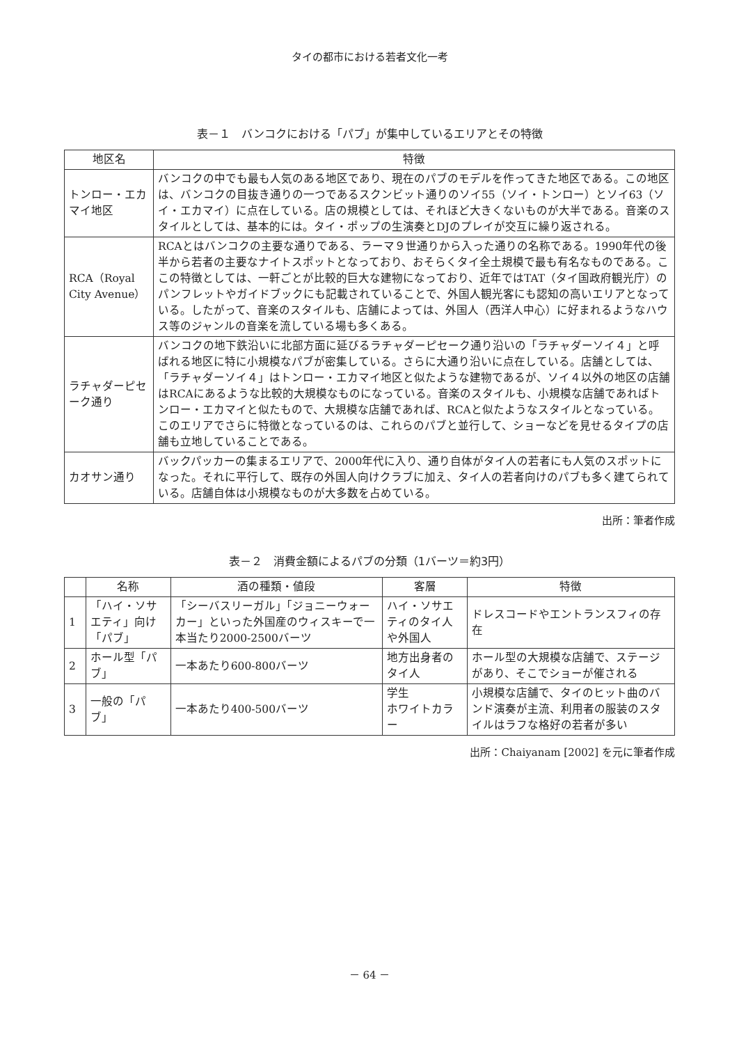タイの都市における若者文化一考
表－１　バンコクにおける「パブ」が集中しているエリアとその特徴
| 地区名 | 特徴 |
| --- | --- |
| トンロー・エカマイ地区 | バンコクの中でも最も人気のある地区であり、現在のパブのモデルを作ってきた地区である。この地区は、バンコクの目抜き通りの一つであるスクンビット通りのソイ55（ソイ・トンロー）とソイ63（ソイ・エカマイ）に点在している。店の規模としては、それほど大きくないものが大半である。音楽のスタイルとしては、基本的には。タイ・ポップの生演奏とDJのプレイが交互に繰り返される。 |
| RCA（Royal City Avenue） | RCAとはバンコクの主要な通りである、ラーマ９世通りから入った通りの名称である。1990年代の後半から若者の主要なナイトスポットとなっており、おそらくタイ全土規模で最も有名なものである。ここの特徴としては、一軒ごとが比較的巨大な建物になっており、近年ではTAT（タイ国政府観光庁）のパンフレットやガイドブックにも記載されていることで、外国人観光客にも認知の高いエリアとなっている。したがって、音楽のスタイルも、店舗によっては、外国人（西洋人中心）に好まれるようなハウス等のジャンルの音楽を流している場も多くある。 |
| ラチャダーピセーク通り | バンコクの地下鉄沿いに北部方面に延びるラチャダーピセーク通り沿いの「ラチャダーソイ４」と呼ばれる地区に特に小規模なパブが密集している。さらに大通り沿いに点在している。店舗としては、「ラチャダーソイ４」はトンロー・エカマイ地区と似たような建物であるが、ソイ４以外の地区の店舗はRCAにあるような比較的大規模なものになっている。音楽のスタイルも、小規模な店舗であればトンロー・エカマイと似たもので、大規模な店舗であれば、RCAと似たようなスタイルとなっている。このエリアでさらに特徴となっているのは、これらのパブと並行して、ショーなどを見せるタイプの店舗も立地していることである。 |
| カオサン通り | バックパッカーの集まるエリアで、2000年代に入り、通り自体がタイ人の若者にも人気のスポットになった。それに平行して、既存の外国人向けクラブに加え、タイ人の若者向けのパブも多く建てられている。店舗自体は小規模なものが大多数を占めている。 |
出所：筆者作成
表－２　消費金額によるパブの分類（1バーツ＝約3円）
| | 名称 | 酒の種類・値段 | 客層 | 特徴 |
| --- | --- | --- | --- | --- |
| 1 | 「ハイ・ソサエティ」向け「パブ」 | 「シーバスリーガル」「ジョニーウォーカー」といった外国産のウィスキーで一本当たり2000-2500バーツ | ハイ・ソサエティのタイ人や外国人 | ドレスコードやエントランスフィの存在 |
| 2 | ホール型「パブ」 | 一本あたり600-800バーツ | 地方出身者のタイ人 | ホール型の大規模な店舗で、ステージがあり、そこでショーが催される |
| 3 | 一般の「パブ」 | 一本あたり400-500バーツ | 学生 ホワイトカラー | 小規模な店舗で、タイのヒット曲のバンド演奏が主流、利用者の服装のスタイルはラフな格好の若者が多い |
出所：Chaiyanam [2002] を元に筆者作成
－ 64 －